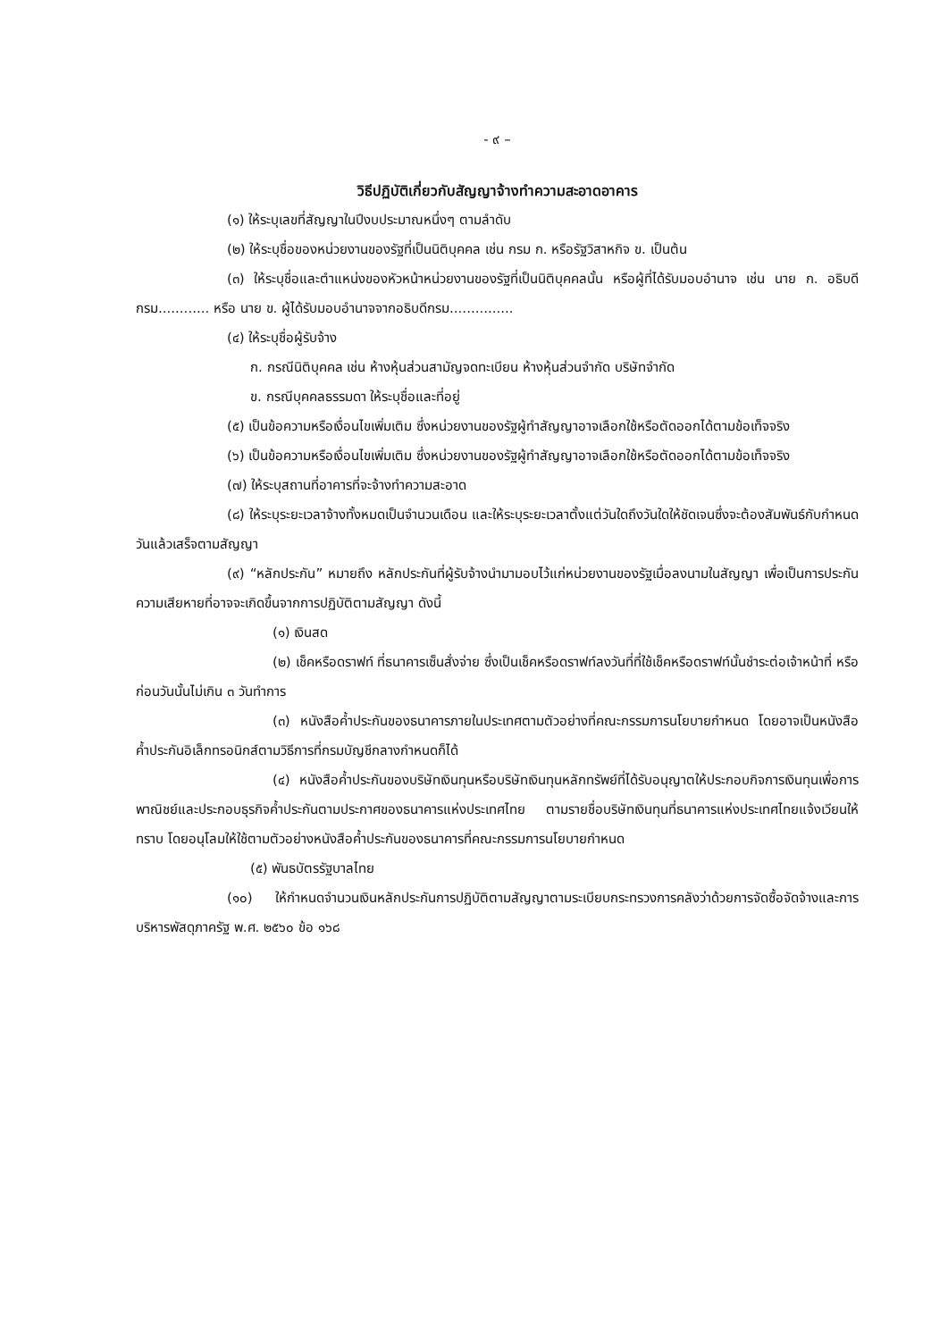- ๙ –
วิธีปฏิบัติเกี่ยวกับสัญญาจ้างทำความสะอาดอาคาร
(๑) ให้ระบุเลขที่สัญญาในปีงบประมาณหนึ่งๆ ตามลำดับ
(๒) ให้ระบุชื่อของหน่วยงานของรัฐที่เป็นนิติบุคคล เช่น กรม ก. หรือรัฐวิสาหกิจ ข. เป็นต้น
(๓) ให้ระบุชื่อและตำแหน่งของหัวหน้าหน่วยงานของรัฐที่เป็นนิติบุคคลนั้น หรือผู้ที่ได้รับมอบอำนาจ เช่น นาย ก. อธิบดีกรม............ หรือ นาย ข. ผู้ได้รับมอบอำนาจจากอธิบดีกรม...............
(๔) ให้ระบุชื่อผู้รับจ้าง
ก. กรณีนิติบุคคล เช่น ห้างหุ้นส่วนสามัญจดทะเบียน ห้างหุ้นส่วนจำกัด บริษัทจำกัด
ข. กรณีบุคคลธรรมดา ให้ระบุชื่อและที่อยู่
(๕) เป็นข้อความหรือเงื่อนไขเพิ่มเติม ซึ่งหน่วยงานของรัฐผู้ทำสัญญาอาจเลือกใช้หรือตัดออกได้ตามข้อเท็จจริง
(๖) เป็นข้อความหรือเงื่อนไขเพิ่มเติม ซึ่งหน่วยงานของรัฐผู้ทำสัญญาอาจเลือกใช้หรือตัดออกได้ตามข้อเท็จจริง
(๗) ให้ระบุสถานที่อาคารที่จะจ้างทำความสะอาด
(๘) ให้ระบุระยะเวลาจ้างทั้งหมดเป็นจำนวนเดือน และให้ระบุระยะเวลาตั้งแต่วันใดถึงวันใดให้ชัดเจนซึ่งจะต้องสัมพันธ์กับกำหนดวันแล้วเสร็จตามสัญญา
(๙) “หลักประกัน” หมายถึง หลักประกันที่ผู้รับจ้างนำมามอบไว้แก่หน่วยงานของรัฐเมื่อลงนามในสัญญา เพื่อเป็นการประกันความเสียหายที่อาจจะเกิดขึ้นจากการปฏิบัติตามสัญญา ดังนี้
(๑) เงินสด
(๒) เช็คหรือดราฟท์ ที่ธนาคารเซ็นสั่งจ่าย ซึ่งเป็นเช็คหรือดราฟท์ลงวันที่ที่ใช้เช็คหรือดราฟท์นั้นชำระต่อเจ้าหน้าที่ หรือก่อนวันนั้นไม่เกิน ๓ วันทำการ
(๓) หนังสือค้ำประกันของธนาคารภายในประเทศตามตัวอย่างที่คณะกรรมการนโยบายกำหนด โดยอาจเป็นหนังสือค้ำประกันอิเล็กทรอนิกส์ตามวิธีการที่กรมบัญชีกลางกำหนดก็ได้
(๔) หนังสือค้ำประกันของบริษัทเงินทุนหรือบริษัทเงินทุนหลักทรัพย์ที่ได้รับอนุญาตให้ประกอบกิจการเงินทุนเพื่อการพาณิชย์และประกอบธุรกิจค้ำประกันตามประกาศของธนาคารแห่งประเทศไทย ตามรายชื่อบริษัทเงินทุนที่ธนาคารแห่งประเทศไทยแจ้งเวียนให้ทราบ โดยอนุโลมให้ใช้ตามตัวอย่างหนังสือค้ำประกันของธนาคารที่คณะกรรมการนโยบายกำหนด
(๕) พันธบัตรรัฐบาลไทย
(๑๐) ให้กำหนดจำนวนเงินหลักประกันการปฏิบัติตามสัญญาตามระเบียบกระทรวงการคลังว่าด้วยการจัดซื้อจัดจ้างและการบริหารพัสดุภาครัฐ พ.ศ. ๒๕๖๐ ข้อ ๑๖๘